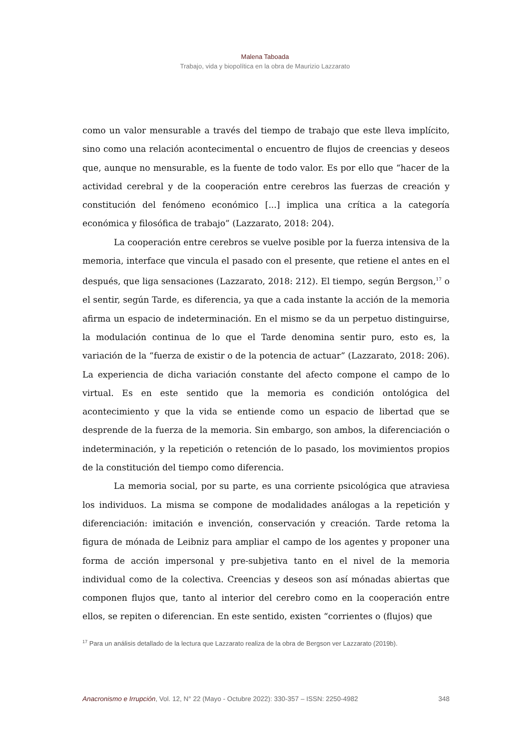Malena Taboada
Trabajo, vida y biopolítica en la obra de Maurizio Lazzarato
como un valor mensurable a través del tiempo de trabajo que este lleva implícito, sino como una relación acontecimental o encuentro de flujos de creencias y deseos que, aunque no mensurable, es la fuente de todo valor. Es por ello que “hacer de la actividad cerebral y de la cooperación entre cerebros las fuerzas de creación y constitución del fenómeno económico [...] implica una crítica a la categoría económica y filosófica de trabajo” (Lazzarato, 2018: 204).
La cooperación entre cerebros se vuelve posible por la fuerza intensiva de la memoria, interface que vincula el pasado con el presente, que retiene el antes en el después, que liga sensaciones (Lazzarato, 2018: 212). El tiempo, según Bergson,<sup>17</sup> o el sentir, según Tarde, es diferencia, ya que a cada instante la acción de la memoria afirma un espacio de indeterminación. En el mismo se da un perpetuo distinguirse, la modulación continua de lo que el Tarde denomina sentir puro, esto es, la variación de la “fuerza de existir o de la potencia de actuar” (Lazzarato, 2018: 206). La experiencia de dicha variación constante del afecto compone el campo de lo virtual. Es en este sentido que la memoria es condición ontológica del acontecimiento y que la vida se entiende como un espacio de libertad que se desprende de la fuerza de la memoria. Sin embargo, son ambos, la diferenciación o indeterminación, y la repetición o retención de lo pasado, los movimientos propios de la constitución del tiempo como diferencia.
La memoria social, por su parte, es una corriente psicológica que atraviesa los individuos. La misma se compone de modalidades análogas a la repetición y diferenciación: imitación e invención, conservación y creación. Tarde retoma la figura de mónada de Leibniz para ampliar el campo de los agentes y proponer una forma de acción impersonal y pre-subjetiva tanto en el nivel de la memoria individual como de la colectiva. Creencias y deseos son así mónadas abiertas que componen flujos que, tanto al interior del cerebro como en la cooperación entre ellos, se repiten o diferencian. En este sentido, existen “corrientes o (flujos) que
<sup>17</sup> Para un análisis detallado de la lectura que Lazzarato realiza de la obra de Bergson ver Lazzarato (2019b).
Anacronismo e Irrupción, Vol. 12, N° 22 (Mayo - Octubre 2022): 330-357 – ISSN: 2250-4982 348